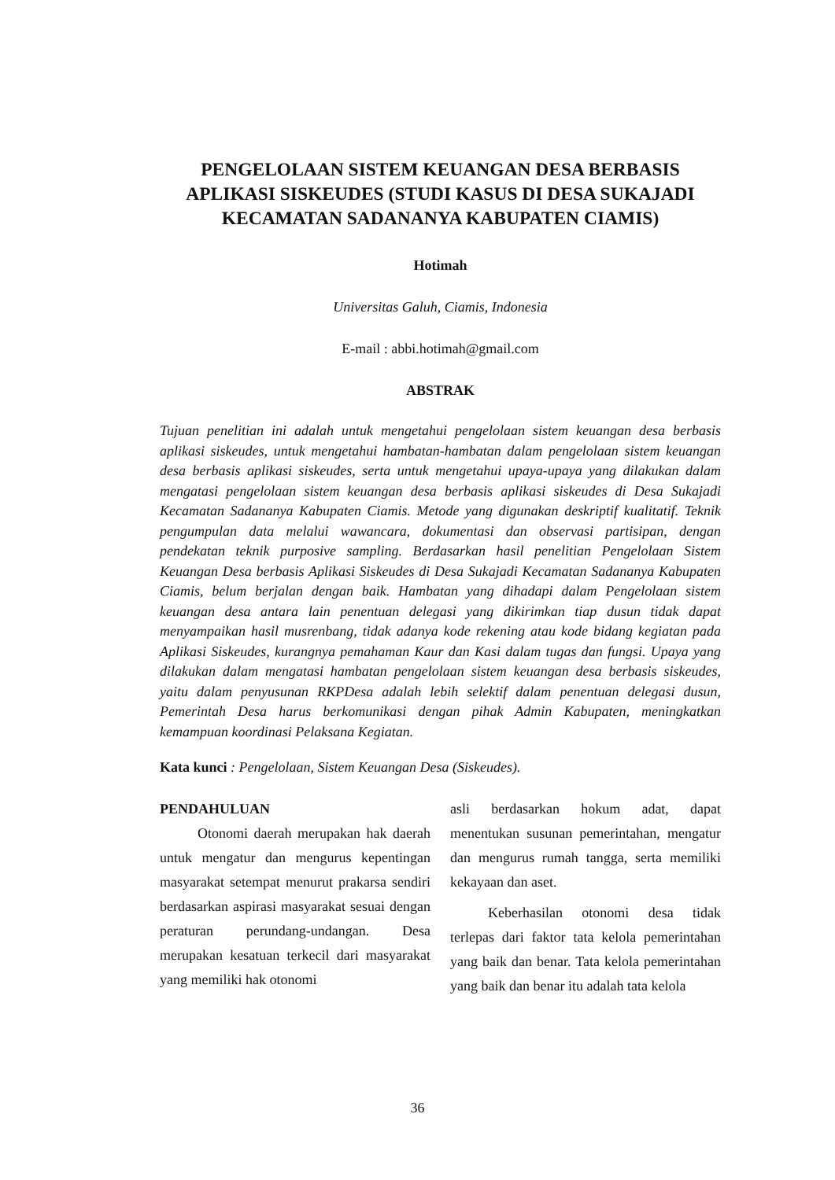PENGELOLAAN SISTEM KEUANGAN DESA BERBASIS APLIKASI SISKEUDES (STUDI KASUS DI DESA SUKAJADI KECAMATAN SADANANYA KABUPATEN CIAMIS)
Hotimah
Universitas Galuh, Ciamis, Indonesia
E-mail : abbi.hotimah@gmail.com
ABSTRAK
Tujuan penelitian ini adalah untuk mengetahui pengelolaan sistem keuangan desa berbasis aplikasi siskeudes, untuk mengetahui hambatan-hambatan dalam pengelolaan sistem keuangan desa berbasis aplikasi siskeudes, serta untuk mengetahui upaya-upaya yang dilakukan dalam mengatasi pengelolaan sistem keuangan desa berbasis aplikasi siskeudes di Desa Sukajadi Kecamatan Sadananya Kabupaten Ciamis. Metode yang digunakan deskriptif kualitatif. Teknik pengumpulan data melalui wawancara, dokumentasi dan observasi partisipan, dengan pendekatan teknik purposive sampling. Berdasarkan hasil penelitian Pengelolaan Sistem Keuangan Desa berbasis Aplikasi Siskeudes di Desa Sukajadi Kecamatan Sadananya Kabupaten Ciamis, belum berjalan dengan baik. Hambatan yang dihadapi dalam Pengelolaan sistem keuangan desa antara lain penentuan delegasi yang dikirimkan tiap dusun tidak dapat menyampaikan hasil musrenbang, tidak adanya kode rekening atau kode bidang kegiatan pada Aplikasi Siskeudes, kurangnya pemahaman Kaur dan Kasi dalam tugas dan fungsi. Upaya yang dilakukan dalam mengatasi hambatan pengelolaan sistem keuangan desa berbasis siskeudes, yaitu dalam penyusunan RKPDesa adalah lebih selektif dalam penentuan delegasi dusun, Pemerintah Desa harus berkomunikasi dengan pihak Admin Kabupaten, meningkatkan kemampuan koordinasi Pelaksana Kegiatan.
Kata kunci : Pengelolaan, Sistem Keuangan Desa (Siskeudes).
PENDAHULUAN
Otonomi daerah merupakan hak daerah untuk mengatur dan mengurus kepentingan masyarakat setempat menurut prakarsa sendiri berdasarkan aspirasi masyarakat sesuai dengan peraturan perundang-undangan. Desa merupakan kesatuan terkecil dari masyarakat yang memiliki hak otonomi
asli berdasarkan hokum adat, dapat menentukan susunan pemerintahan, mengatur dan mengurus rumah tangga, serta memiliki kekayaan dan aset.
Keberhasilan otonomi desa tidak terlepas dari faktor tata kelola pemerintahan yang baik dan benar. Tata kelola pemerintahan yang baik dan benar itu adalah tata kelola
36